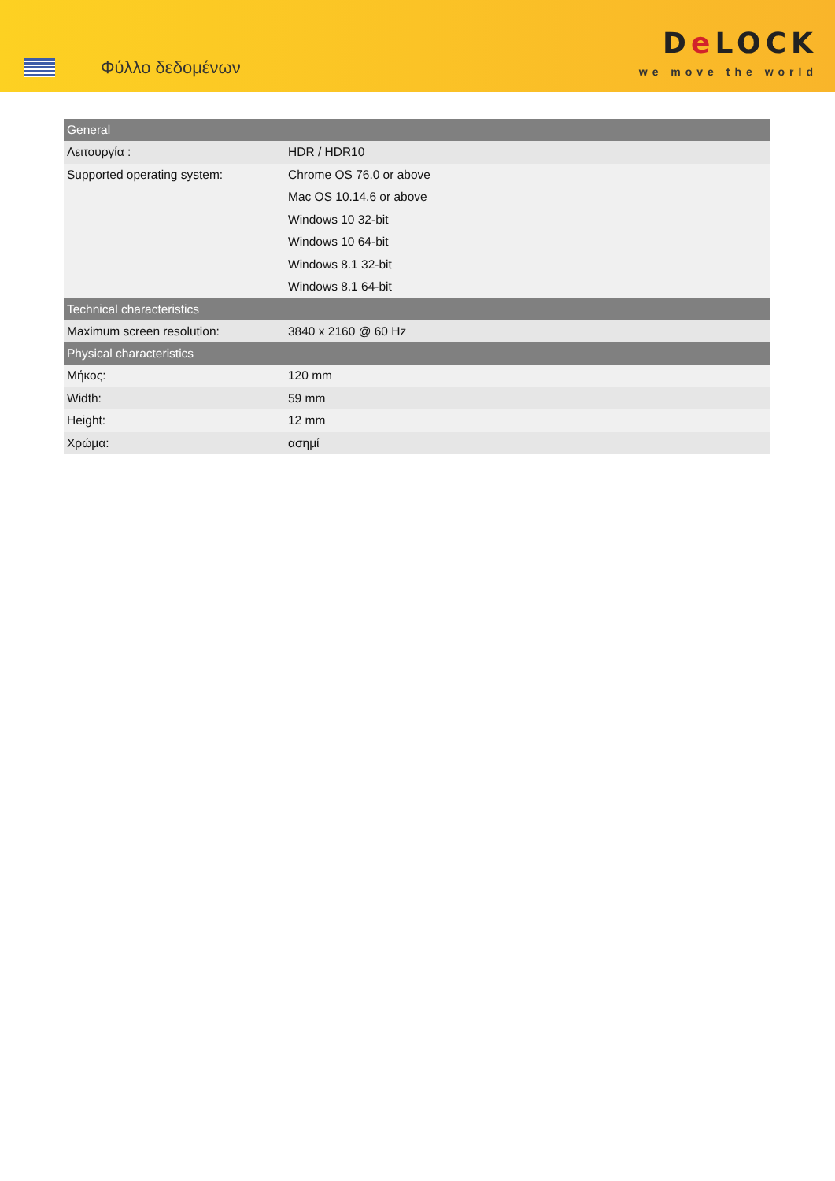Φύλλο δεδομένων
De LOCK
we move the world
| General | |
| --- | --- |
| Λειτουργία : | HDR / HDR10 |
| Supported operating system: | Chrome OS 76.0 or above |
| | Mac OS 10.14.6 or above |
| | Windows 10 32-bit |
| | Windows 10 64-bit |
| | Windows 8.1 32-bit |
| | Windows 8.1 64-bit |
| Technical characteristics | |
| Maximum screen resolution: | 3840 x 2160 @ 60 Hz |
| Physical characteristics | |
| Μήκος: | 120 mm |
| Width: | 59 mm |
| Height: | 12 mm |
| Χρώμα: | ασημί |